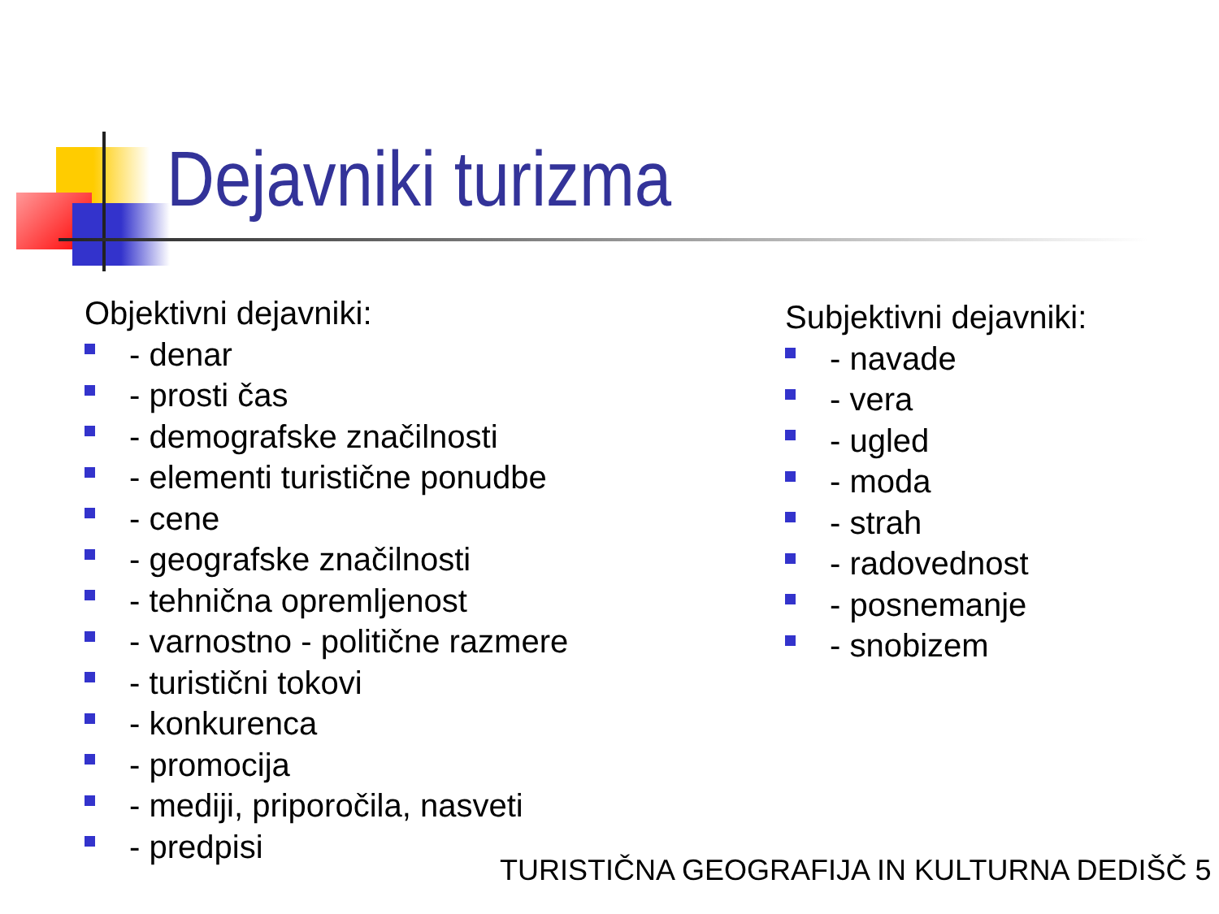Dejavniki turizma
Objektivni dejavniki:
- denar
- prosti čas
- demografske značilnosti
- elementi turistične ponudbe
- cene
- geografske značilnosti
- tehnična opremljenost
- varnostno - politične razmere
- turistični tokovi
- konkurenca
- promocija
- mediji, priporočila, nasveti
- predpisi
Subjektivni dejavniki:
- navade
- vera
- ugled
- moda
- strah
- radovednost
- posnemanje
- snobizem
TURISTIČNA GEOGRAFIJA IN KULTURNA DEDIŠČ 5